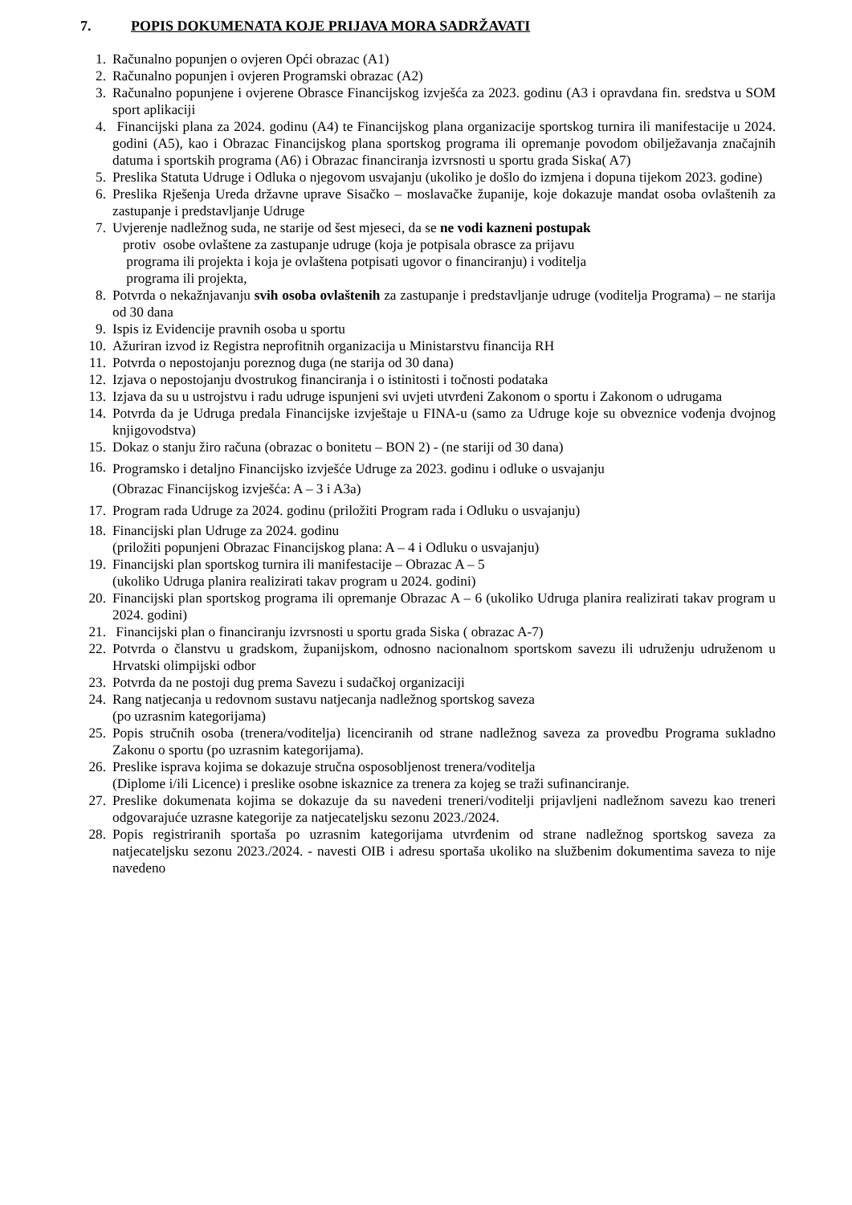7. POPIS DOKUMENATA KOJE PRIJAVA MORA SADRŽAVATI
1. Računalno popunjen o ovjeren Opći obrazac (A1)
2. Računalno popunjen i ovjeren Programski obrazac (A2)
3. Računalno popunjene i ovjerene Obrasce Financijskog izvješća za 2023. godinu (A3 i opravdana fin. sredstva u SOM sport aplikaciji
4. Financijski plana za 2024. godinu (A4) te Financijskog plana organizacije sportskog turnira ili manifestacije u 2024. godini (A5), kao i Obrazac Financijskog plana sportskog programa ili opremanje povodom obilježavanja značajnih datuma i sportskih programa (A6) i Obrazac financiranja izvrsnosti u sportu grada Siska( A7)
5. Preslika Statuta Udruge i Odluka o njegovom usvajanju (ukoliko je došlo do izmjena i dopuna tijekom 2023. godine)
6. Preslika Rješenja Ureda državne uprave Sisačko – moslavačke županije, koje dokazuje mandat osoba ovlaštenih za zastupanje i predstavljanje Udruge
7. Uvjerenje nadležnog suda, ne starije od šest mjeseci, da se ne vodi kazneni postupak
protiv osobe ovlaštene za zastupanje udruge (koja je potpisala obrasce za prijavu
programa ili projekta i koja je ovlaštena potpisati ugovor o financiranju) i voditelja
programa ili projekta,
8. Potvrda o nekažnjavanju svih osoba ovlaštenih za zastupanje i predstavljanje udruge (voditelja Programa) – ne starija od 30 dana
9. Ispis iz Evidencije pravnih osoba u sportu
10. Ažuriran izvod iz Registra neprofitnih organizacija u Ministarstvu financija RH
11. Potvrda o nepostojanju poreznog duga (ne starija od 30 dana)
12. Izjava o nepostojanju dvostrukog financiranja i o istinitosti i točnosti podataka
13. Izjava da su u ustrojstvu i radu udruge ispunjeni svi uvjeti utvrđeni Zakonom o sportu i Zakonom o udrugama
14. Potvrda da je Udruga predala Financijske izvještaje u FINA-u (samo za Udruge koje su obveznice vođenja dvojnog knjigovodstva)
15. Dokaz o stanju žiro računa (obrazac o bonitetu – BON 2) - (ne stariji od 30 dana)
16. Programsko i detaljno Financijsko izvješće Udruge za 2023. godinu i odluke o usvajanju
(Obrazac Financijskog izvješća: A – 3 i A3a)
17. Program rada Udruge za 2024. godinu (priložiti Program rada i Odluku o usvajanju)
18. Financijski plan Udruge za 2024. godinu
(priložiti popunjeni Obrazac Financijskog plana: A – 4 i Odluku o usvajanju)
19. Financijski plan sportskog turnira ili manifestacije – Obrazac A – 5
(ukoliko Udruga planira realizirati takav program u 2024. godini)
20. Financijski plan sportskog programa ili opremanje Obrazac A – 6 (ukoliko Udruga planira realizirati takav program u 2024. godini)
21. Financijski plan o financiranju izvrsnosti u sportu grada Siska ( obrazac A-7)
22. Potvrda o članstvu u gradskom, županijskom, odnosno nacionalnom sportskom savezu ili udruženju udruženom u Hrvatski olimpijski odbor
23. Potvrda da ne postoji dug prema Savezu i sudačkoj organizaciji
24. Rang natjecanja u redovnom sustavu natjecanja nadležnog sportskog saveza
(po uzrasnim kategorijama)
25. Popis stručnih osoba (trenera/voditelja) licenciranih od strane nadležnog saveza za provedbu Programa sukladno Zakonu o sportu (po uzrasnim kategorijama).
26. Preslike isprava kojima se dokazuje stručna osposobljenost trenera/voditelja
(Diplome i/ili Licence) i preslike osobne iskaznice za trenera za kojeg se traži sufinanciranje.
27. Preslike dokumenata kojima se dokazuje da su navedeni treneri/voditelji prijavljeni nadležnom savezu kao treneri odgovarajuće uzrasne kategorije za natjecateljsku sezonu 2023./2024.
28. Popis registriranih sportaša po uzrasnim kategorijama utvrđenim od strane nadležnog sportskog saveza za natjecateljsku sezonu 2023./2024. - navesti OIB i adresu sportaša ukoliko na službenim dokumentima saveza to nije navedeno